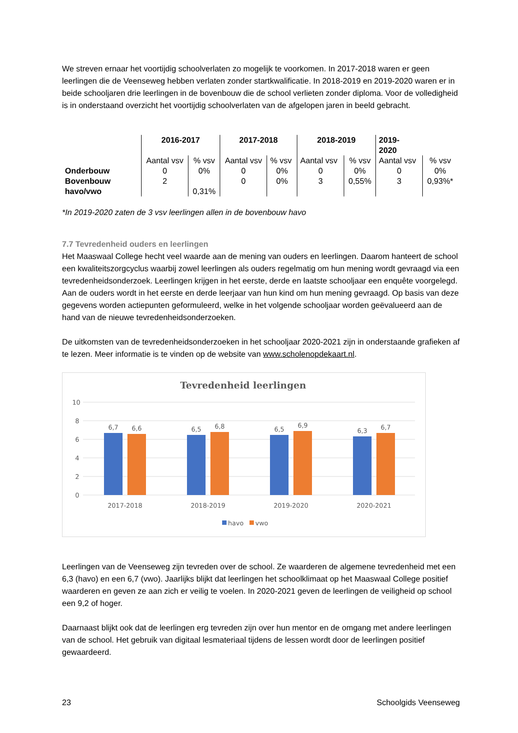We streven ernaar het voortijdig schoolverlaten zo mogelijk te voorkomen. In 2017-2018 waren er geen leerlingen die de Veenseweg hebben verlaten zonder startkwalificatie. In 2018-2019 en 2019-2020 waren er in beide schooljaren drie leerlingen in de bovenbouw die de school verlieten zonder diploma. Voor de volledigheid is in onderstaand overzicht het voortijdig schoolverlaten van de afgelopen jaren in beeld gebracht.
| | 2016-2017 | | 2017-2018 | | 2018-2019 | | 2019- 2020 | |
| | Aantal vsv | % vsv | Aantal vsv | % vsv | Aantal vsv | % vsv | Aantal vsv | % vsv |
| Onderbouw | 0 | 0% | 0 | 0% | 0 | 0% | 0 | 0% |
| Bovenbouw havo/vwo | 2 | 0,31% | 0 | 0% | 3 | 0,55% | 3 | 0,93%* |
*In 2019-2020 zaten de 3 vsv leerlingen allen in de bovenbouw havo
7.7 Tevredenheid ouders en leerlingen
Het Maaswaal College hecht veel waarde aan de mening van ouders en leerlingen. Daarom hanteert de school een kwaliteitszorgcyclus waarbij zowel leerlingen als ouders regelmatig om hun mening wordt gevraagd via een tevredenheidsonderzoek. Leerlingen krijgen in het eerste, derde en laatste schooljaar een enquête voorgelegd. Aan de ouders wordt in het eerste en derde leerjaar van hun kind om hun mening gevraagd. Op basis van deze gegevens worden actiepunten geformuleerd, welke in het volgende schooljaar worden geëvalueerd aan de hand van de nieuwe tevredenheidsonderzoeken.
De uitkomsten van de tevredenheidsonderzoeken in het schooljaar 2020-2021 zijn in onderstaande grafieken af te lezen. Meer informatie is te vinden op de website van www.scholenopdekaart.nl.
Tevredenheid leerlingen
10
8
6
4
2
0
6,7
6,6
6,5
6,8
6,5
6,9
6,3
6,7
2017-2018
2018-2019
2019-2020
2020-2021
havo
vwo
Leerlingen van de Veenseweg zijn tevreden over de school. Ze waarderen de algemene tevredenheid met een 6,3 (havo) en een 6,7 (vwo). Jaarlijks blijkt dat leerlingen het schoolklimaat op het Maaswaal College positief waarderen en geven ze aan zich er veilig te voelen. In 2020-2021 geven de leerlingen de veiligheid op school een 9,2 of hoger.
Daarnaast blijkt ook dat de leerlingen erg tevreden zijn over hun mentor en de omgang met andere leerlingen van de school. Het gebruik van digitaal lesmateriaal tijdens de lessen wordt door de leerlingen positief gewaardeerd.
23 Schoolgids Veenseweg